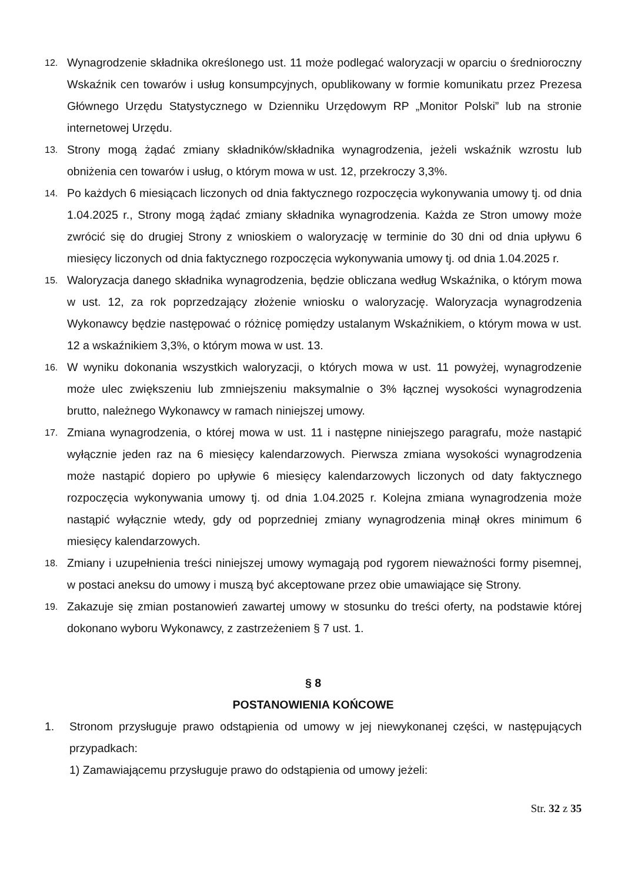12. Wynagrodzenie składnika określonego ust. 11 może podlegać waloryzacji w oparciu o średnioroczny Wskaźnik cen towarów i usług konsumpcyjnych, opublikowany w formie komunikatu przez Prezesa Głównego Urzędu Statystycznego w Dzienniku Urzędowym RP „Monitor Polski” lub na stronie internetowej Urzędu.
13. Strony mogą żądać zmiany składników/składnika wynagrodzenia, jeżeli wskaźnik wzrostu lub obniżenia cen towarów i usług, o którym mowa w ust. 12, przekroczy 3,3%.
14. Po każdych 6 miesiącach liczonych od dnia faktycznego rozpoczęcia wykonywania umowy tj. od dnia 1.04.2025 r., Strony mogą żądać zmiany składnika wynagrodzenia. Każda ze Stron umowy może zwrócić się do drugiej Strony z wnioskiem o waloryzację w terminie do 30 dni od dnia upływu 6 miesięcy liczonych od dnia faktycznego rozpoczęcia wykonywania umowy tj. od dnia 1.04.2025 r.
15. Waloryzacja danego składnika wynagrodzenia, będzie obliczana według Wskaźnika, o którym mowa w ust. 12, za rok poprzedzający złożenie wniosku o waloryzację. Waloryzacja wynagrodzenia Wykonawcy będzie następować o różnicę pomiędzy ustalanym Wskaźnikiem, o którym mowa w ust. 12 a wskaźnikiem 3,3%, o którym mowa w ust. 13.
16. W wyniku dokonania wszystkich waloryzacji, o których mowa w ust. 11 powyżej, wynagrodzenie może ulec zwiększeniu lub zmniejszeniu maksymalnie o 3% łącznej wysokości wynagrodzenia brutto, należnego Wykonawcy w ramach niniejszej umowy.
17. Zmiana wynagrodzenia, o której mowa w ust. 11 i następne niniejszego paragrafu, może nastąpić wyłącznie jeden raz na 6 miesięcy kalendarzowych. Pierwsza zmiana wysokości wynagrodzenia może nastąpić dopiero po upływie 6 miesięcy kalendarzowych liczonych od daty faktycznego rozpoczęcia wykonywania umowy tj. od dnia 1.04.2025 r. Kolejna zmiana wynagrodzenia może nastąpić wyłącznie wtedy, gdy od poprzedniej zmiany wynagrodzenia minął okres minimum 6 miesięcy kalendarzowych.
18. Zmiany i uzupełnienia treści niniejszej umowy wymagają pod rygorem nieważności formy pisemnej, w postaci aneksu do umowy i muszą być akceptowane przez obie umawiające się Strony.
19. Zakazuje się zmian postanowień zawartej umowy w stosunku do treści oferty, na podstawie której dokonano wyboru Wykonawcy, z zastrzeżeniem § 7 ust. 1.
§ 8
POSTANOWIENIA KOŃCOWE
1. Stronom przysługuje prawo odstąpienia od umowy w jej niewykonanej części, w następujących przypadkach:
1) Zamawiającemu przysługuje prawo do odstąpienia od umowy jeżeli:
Str. 32 z 35